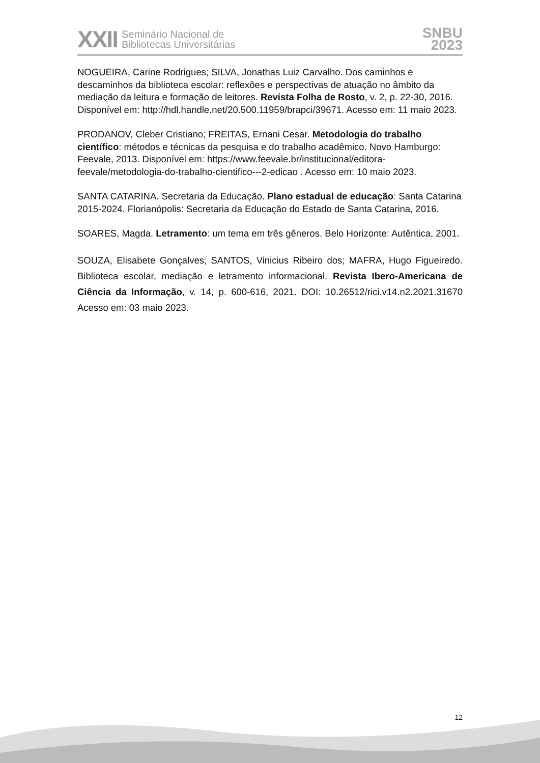XXII Seminário Nacional de
Bibliotecas Universitárias
SNBU
2023
NOGUEIRA, Carine Rodrigues; SILVA, Jonathas Luiz Carvalho. Dos caminhos e descaminhos da biblioteca escolar: reflexões e perspectivas de atuação no âmbito da mediação da leitura e formação de leitores. Revista Folha de Rosto, v. 2, p. 22-30, 2016. Disponível em: http://hdl.handle.net/20.500.11959/brapci/39671. Acesso em: 11 maio 2023.
PRODANOV, Cleber Cristiano; FREITAS, Ernani Cesar. Metodologia do trabalho científico: métodos e técnicas da pesquisa e do trabalho acadêmico. Novo Hamburgo: Feevale, 2013. Disponível em: https://www.feevale.br/institucional/editora-feevale/metodologia-do-trabalho-cientifico---2-edicao . Acesso em: 10 maio 2023.
SANTA CATARINA. Secretaria da Educação. Plano estadual de educação: Santa Catarina 2015-2024. Florianópolis: Secretaria da Educação do Estado de Santa Catarina, 2016.
SOARES, Magda. Letramento: um tema em três gêneros. Belo Horizonte: Autêntica, 2001.
SOUZA, Elisabete Gonçalves; SANTOS, Vinicius Ribeiro dos; MAFRA, Hugo Figueiredo. Biblioteca escolar, mediação e letramento informacional. Revista Ibero-Americana de Ciência da Informação, v. 14, p. 600-616, 2021. DOI: 10.26512/rici.v14.n2.2021.31670 Acesso em: 03 maio 2023.
12